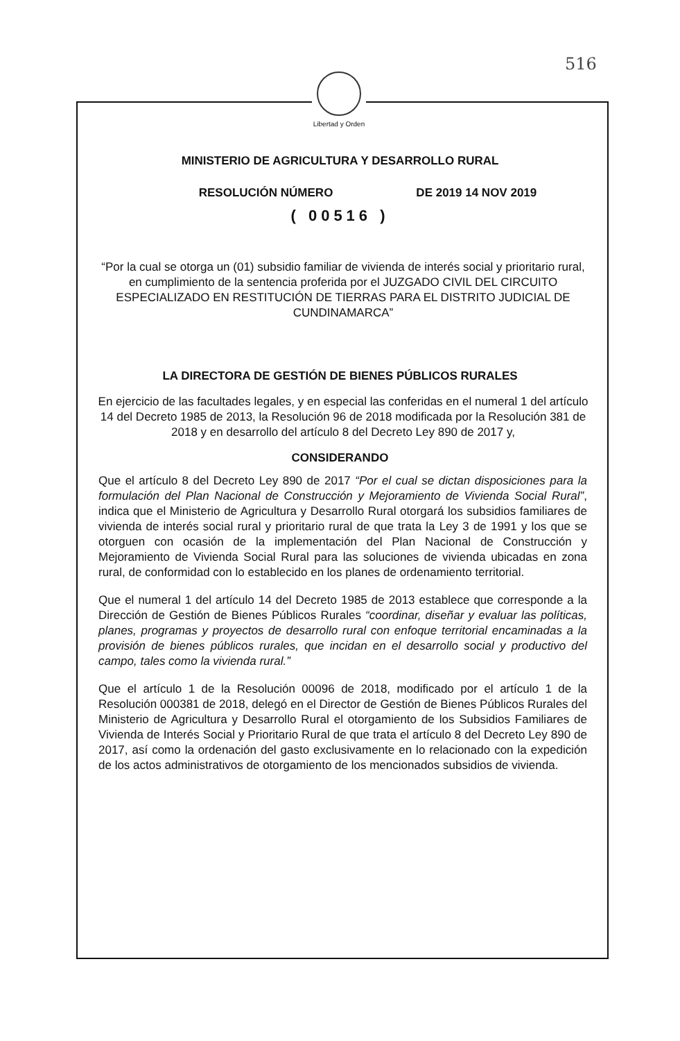516
Libertad y Orden
MINISTERIO DE AGRICULTURA Y DESARROLLO RURAL
RESOLUCIÓN NÚMERO DE 2019 14 NOV 2019
( 00516 )
“Por la cual se otorga un (01) subsidio familiar de vivienda de interés social y prioritario rural, en cumplimiento de la sentencia proferida por el JUZGADO CIVIL DEL CIRCUITO ESPECIALIZADO EN RESTITUCIÓN DE TIERRAS PARA EL DISTRITO JUDICIAL DE CUNDINAMARCA”
LA DIRECTORA DE GESTIÓN DE BIENES PÚBLICOS RURALES
En ejercicio de las facultades legales, y en especial las conferidas en el numeral 1 del artículo 14 del Decreto 1985 de 2013, la Resolución 96 de 2018 modificada por la Resolución 381 de 2018 y en desarrollo del artículo 8 del Decreto Ley 890 de 2017 y,
CONSIDERANDO
Que el artículo 8 del Decreto Ley 890 de 2017 “Por el cual se dictan disposiciones para la formulación del Plan Nacional de Construcción y Mejoramiento de Vivienda Social Rural”, indica que el Ministerio de Agricultura y Desarrollo Rural otorgará los subsidios familiares de vivienda de interés social rural y prioritario rural de que trata la Ley 3 de 1991 y los que se otorguen con ocasión de la implementación del Plan Nacional de Construcción y Mejoramiento de Vivienda Social Rural para las soluciones de vivienda ubicadas en zona rural, de conformidad con lo establecido en los planes de ordenamiento territorial.
Que el numeral 1 del artículo 14 del Decreto 1985 de 2013 establece que corresponde a la Dirección de Gestión de Bienes Públicos Rurales “coordinar, diseñar y evaluar las políticas, planes, programas y proyectos de desarrollo rural con enfoque territorial encaminadas a la provisión de bienes públicos rurales, que incidan en el desarrollo social y productivo del campo, tales como la vivienda rural.”
Que el artículo 1 de la Resolución 00096 de 2018, modificado por el artículo 1 de la Resolución 000381 de 2018, delegó en el Director de Gestión de Bienes Públicos Rurales del Ministerio de Agricultura y Desarrollo Rural el otorgamiento de los Subsidios Familiares de Vivienda de Interés Social y Prioritario Rural de que trata el artículo 8 del Decreto Ley 890 de 2017, así como la ordenación del gasto exclusivamente en lo relacionado con la expedición de los actos administrativos de otorgamiento de los mencionados subsidios de vivienda.